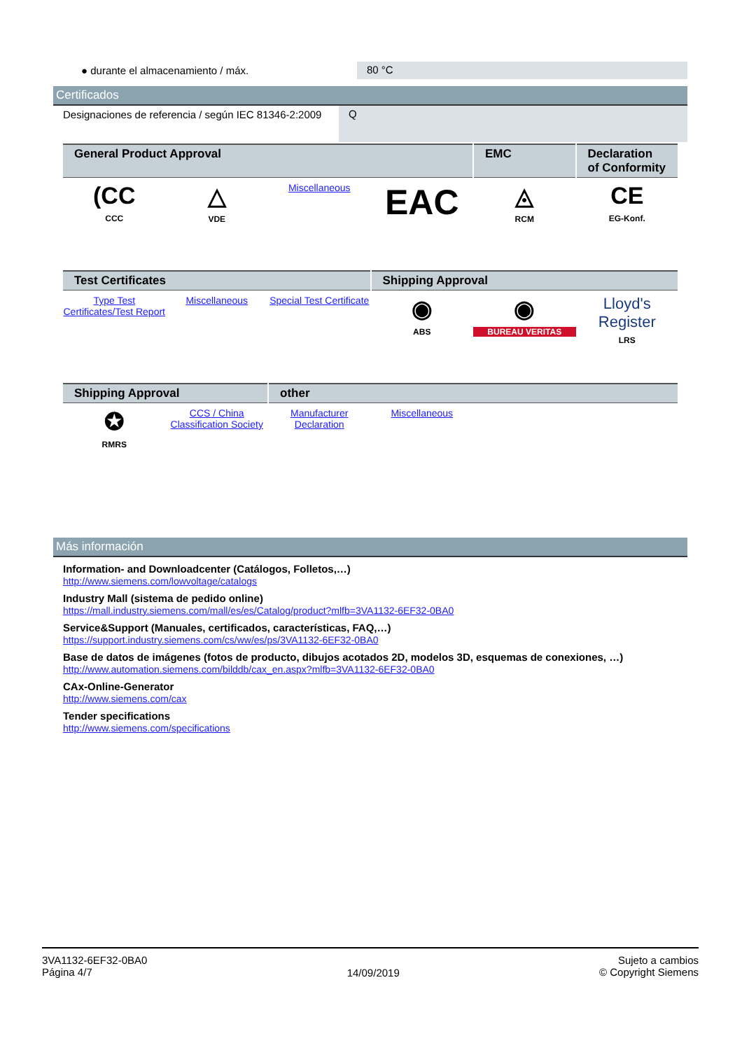| ● durante el almacenamiento / máx. | 80 °C |
Certificados
| Designaciones de referencia / según IEC 81346-2:2009 | Q |
| General Product Approval | | | | EMC | Declaration of Conformity |
| --- | --- | --- | --- | --- | --- |
| (CC CCC | △ VDE | Miscellaneous | EAC | ◬ RCM | CE EG-Konf. |
| Test Certificates | | | Shipping Approval | | |
| Type Test Certificates/Test Report | Miscellaneous | Special Test Certificate | ◉ ABS | ◉ BUREAU VERITAS | Lloyd's Register LRS |
| Shipping Approval | | other | | | |
| ✪ RMRS | CCS / China Classification Society | Manufacturer Declaration | Miscellaneous | | |
Más información
Information- and Downloadcenter (Catálogos, Folletos,…)
http://www.siemens.com/lowvoltage/catalogs
Industry Mall (sistema de pedido online)
https://mall.industry.siemens.com/mall/es/es/Catalog/product?mlfb=3VA1132-6EF32-0BA0
Service&Support (Manuales, certificados, características, FAQ,…)
https://support.industry.siemens.com/cs/ww/es/ps/3VA1132-6EF32-0BA0
Base de datos de imágenes (fotos de producto, dibujos acotados 2D, modelos 3D, esquemas de conexiones, …)
http://www.automation.siemens.com/bilddb/cax_en.aspx?mlfb=3VA1132-6EF32-0BA0
CAx-Online-Generator
http://www.siemens.com/cax
Tender specifications
http://www.siemens.com/specifications
3VA1132-6EF32-0BA0
Página 4/7
14/09/2019
Sujeto a cambios
© Copyright Siemens